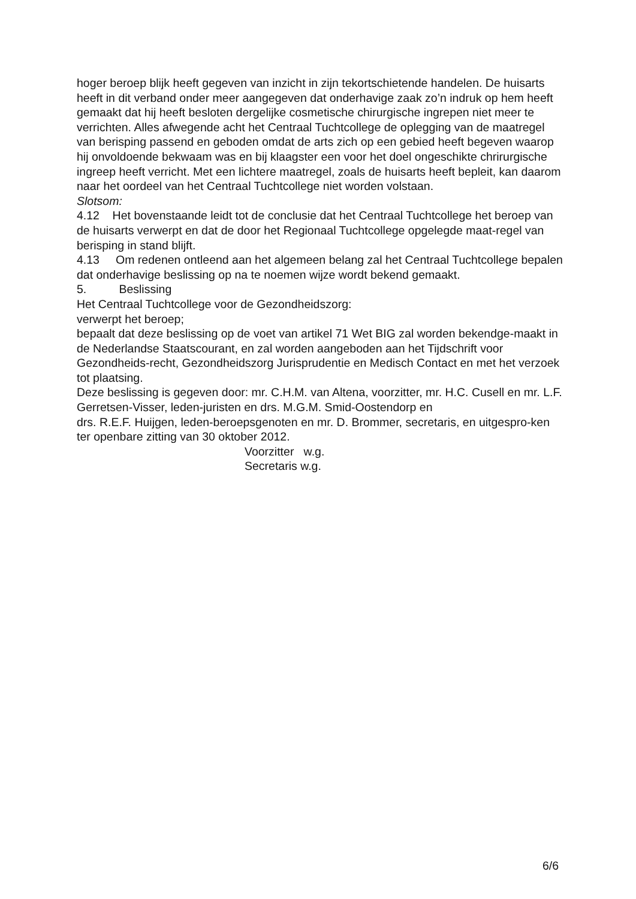hoger beroep blijk heeft gegeven van inzicht in zijn tekortschietende handelen. De huisarts heeft in dit verband onder meer aangegeven dat onderhavige zaak zo’n indruk op hem heeft gemaakt dat hij heeft besloten dergelijke cosmetische chirurgische ingrepen niet meer te verrichten. Alles afwegende acht het Centraal Tuchtcollege de oplegging van de maatregel van berisping passend en geboden omdat de arts zich op een gebied heeft begeven waarop hij onvoldoende bekwaam was en bij klaagster een voor het doel ongeschikte chrirurgische ingreep heeft verricht. Met een lichtere maatregel, zoals de huisarts heeft bepleit, kan daarom naar het oordeel van het Centraal Tuchtcollege niet worden volstaan.
Slotsom:
4.12 Het bovenstaande leidt tot de conclusie dat het Centraal Tuchtcollege het beroep van de huisarts verwerpt en dat de door het Regionaal Tuchtcollege opgelegde maat-regel van berisping in stand blijft.
4.13 Om redenen ontleend aan het algemeen belang zal het Centraal Tuchtcollege bepalen dat onderhavige beslissing op na te noemen wijze wordt bekend gemaakt.
5. Beslissing
Het Centraal Tuchtcollege voor de Gezondheidszorg:
verwerpt het beroep;
bepaalt dat deze beslissing op de voet van artikel 71 Wet BIG zal worden bekendge-maakt in de Nederlandse Staatscourant, en zal worden aangeboden aan het Tijdschrift voor Gezondheids-recht, Gezondheidszorg Jurisprudentie en Medisch Contact en met het verzoek tot plaatsing.
Deze beslissing is gegeven door: mr. C.H.M. van Altena, voorzitter, mr. H.C. Cusell en mr. L.F. Gerretsen-Visser, leden-juristen en drs. M.G.M. Smid-Oostendorp en
drs. R.E.F. Huijgen, leden-beroepsgenoten en mr. D. Brommer, secretaris, en uitgespro-ken ter openbare zitting van 30 oktober 2012.
Voorzitter w.g.
Secretaris w.g.
6/6